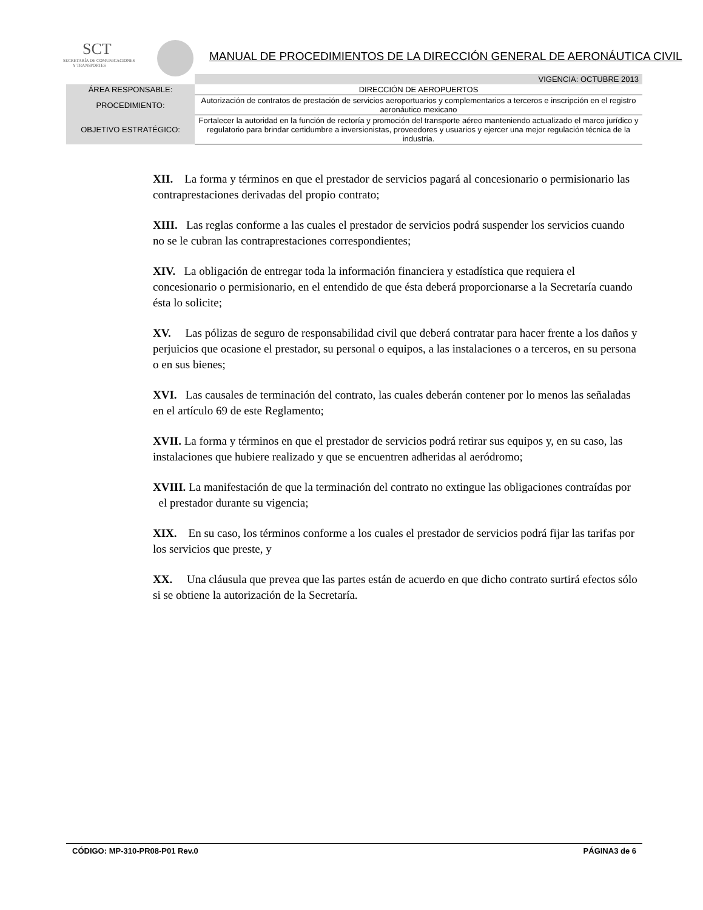SCT
SECRETARÍA DE COMUNICACIONES
Y TRANSPORTES
MANUAL DE PROCEDIMIENTOS DE LA DIRECCIÓN GENERAL DE AERONÁUTICA CIVIL
| | VIGENCIA: OCTUBRE 2013 |
| ÁREA RESPONSABLE: | DIRECCIÓN DE AEROPUERTOS |
| PROCEDIMIENTO: | Autorización de contratos de prestación de servicios aeroportuarios y complementarios a terceros e inscripción en el registro aeronáutico mexicano |
| OBJETIVO ESTRATÉGICO: | Fortalecer la autoridad en la función de rectoría y promoción del transporte aéreo manteniendo actualizado el marco jurídico y regulatorio para brindar certidumbre a inversionistas, proveedores y usuarios y ejercer una mejor regulación técnica de la industria. |
XII. La forma y términos en que el prestador de servicios pagará al concesionario o permisionario las contraprestaciones derivadas del propio contrato;
XIII. Las reglas conforme a las cuales el prestador de servicios podrá suspender los servicios cuando no se le cubran las contraprestaciones correspondientes;
XIV. La obligación de entregar toda la información financiera y estadística que requiera el concesionario o permisionario, en el entendido de que ésta deberá proporcionarse a la Secretaría cuando ésta lo solicite;
XV. Las pólizas de seguro de responsabilidad civil que deberá contratar para hacer frente a los daños y perjuicios que ocasione el prestador, su personal o equipos, a las instalaciones o a terceros, en su persona o en sus bienes;
XVI. Las causales de terminación del contrato, las cuales deberán contener por lo menos las señaladas en el artículo 69 de este Reglamento;
XVII. La forma y términos en que el prestador de servicios podrá retirar sus equipos y, en su caso, las instalaciones que hubiere realizado y que se encuentren adheridas al aeródromo;
XVIII. La manifestación de que la terminación del contrato no extingue las obligaciones contraídas por el prestador durante su vigencia;
XIX. En su caso, los términos conforme a los cuales el prestador de servicios podrá fijar las tarifas por los servicios que preste, y
XX. Una cláusula que prevea que las partes están de acuerdo en que dicho contrato surtirá efectos sólo si se obtiene la autorización de la Secretaría.
CÓDIGO: MP-310-PR08-P01 Rev.0 PÁGINA3 de 6